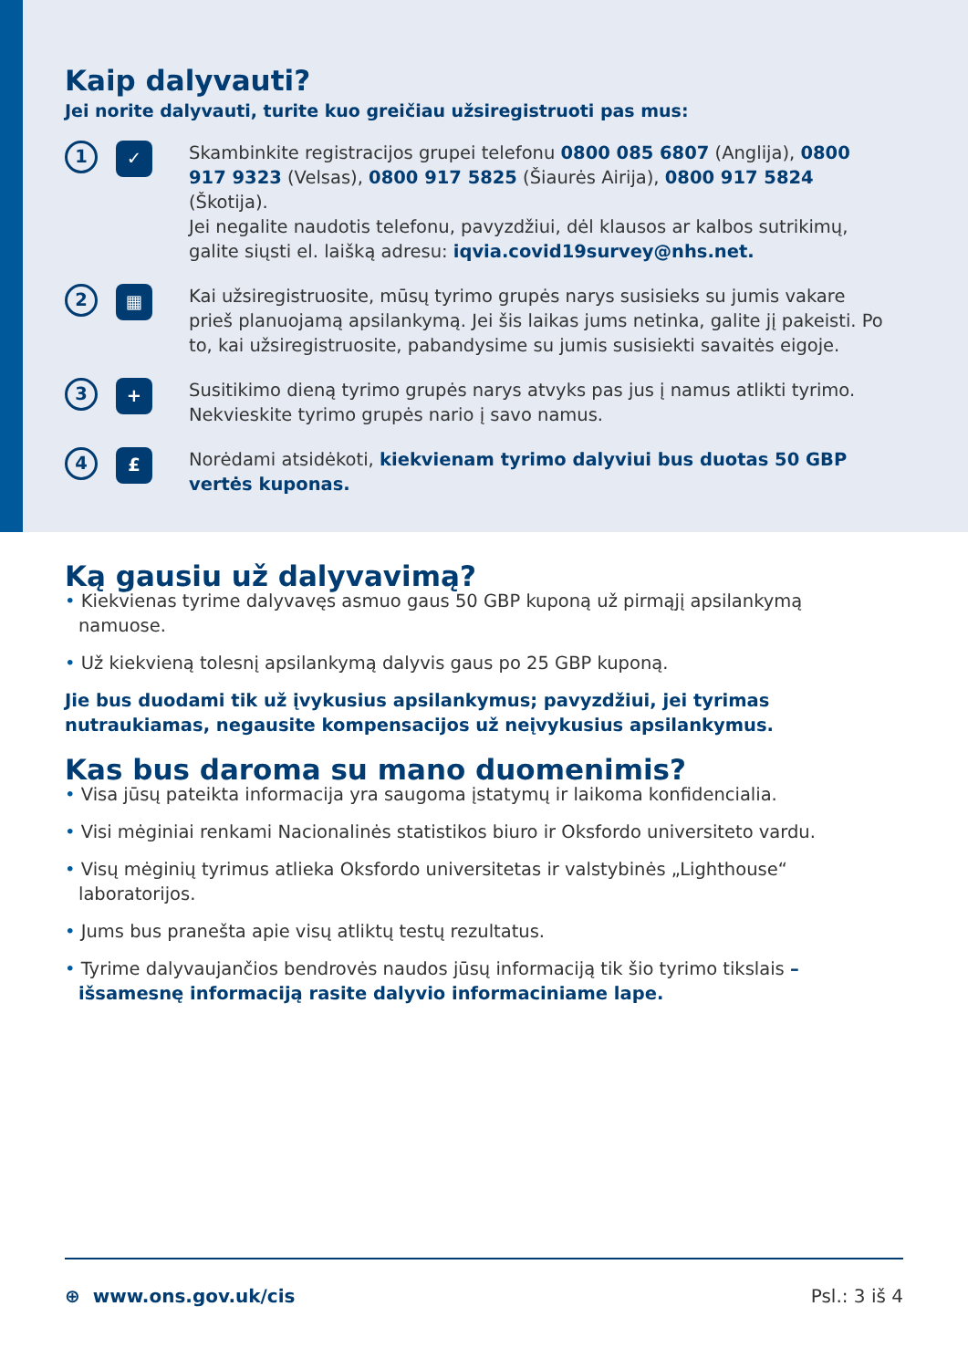Kaip dalyvauti?
Jei norite dalyvauti, turite kuo greičiau užsiregistruoti pas mus:
1
✓
Skambinkite registracijos grupei telefonu 0800 085 6807 (Anglija), 0800 917 9323 (Velsas), 0800 917 5825 (Šiaurės Airija), 0800 917 5824 (Škotija).
Jei negalite naudotis telefonu, pavyzdžiui, dėl klausos ar kalbos sutrikimų, galite siųsti el. laišką adresu: iqvia.covid19survey@nhs.net.
2
▦
Kai užsiregistruosite, mūsų tyrimo grupės narys susisieks su jumis vakare prieš planuojamą apsilankymą. Jei šis laikas jums netinka, galite jį pakeisti. Po to, kai užsiregistruosite, pabandysime su jumis susisiekti savaitės eigoje.
3
+
Susitikimo dieną tyrimo grupės narys atvyks pas jus į namus atlikti tyrimo. Nekvieskite tyrimo grupės nario į savo namus.
4
£
Norėdami atsidėkoti, kiekvienam tyrimo dalyviui bus duotas 50 GBP vertės kuponas.
Ką gausiu už dalyvavimą?
• Kiekvienas tyrime dalyvavęs asmuo gaus 50 GBP kuponą už pirmąjį apsilankymą namuose.
• Už kiekvieną tolesnį apsilankymą dalyvis gaus po 25 GBP kuponą.
Jie bus duodami tik už įvykusius apsilankymus; pavyzdžiui, jei tyrimas nutraukiamas, negausite kompensacijos už neįvykusius apsilankymus.
Kas bus daroma su mano duomenimis?
• Visa jūsų pateikta informacija yra saugoma įstatymų ir laikoma konfidencialia.
• Visi mėginiai renkami Nacionalinės statistikos biuro ir Oksfordo universiteto vardu.
• Visų mėginių tyrimus atlieka Oksfordo universitetas ir valstybinės „Lighthouse“ laboratorijos.
• Jums bus pranešta apie visų atliktų testų rezultatus.
• Tyrime dalyvaujančios bendrovės naudos jūsų informaciją tik šio tyrimo tikslais – išsamesnę informaciją rasite dalyvio informaciniame lape.
⊕ www.ons.gov.uk/cis Psl.: 3 iš 4